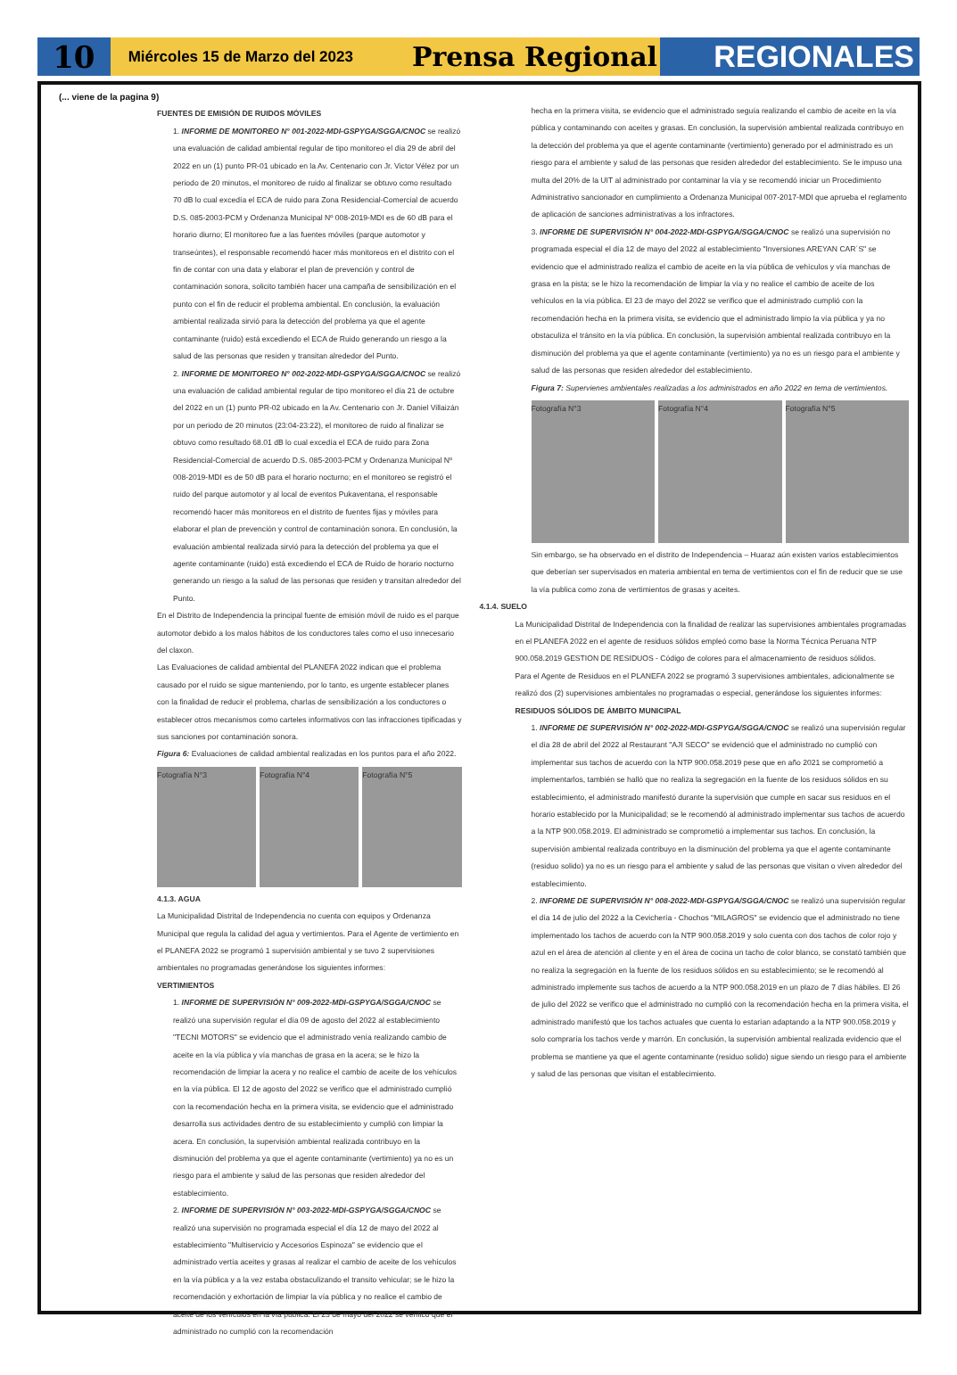10
Miércoles 15 de Marzo del 2023
Prensa Regional
REGIONALES
(... viene de la pagina 9)
FUENTES DE EMISIÓN DE RUIDOS MÓVILES
1. INFORME DE MONITOREO N° 001-2022-MDI-GSPYGA/SGGA/CNOC se realizó una evaluación de calidad ambiental regular de tipo monitoreo el día 29 de abril del 2022 en un (1) punto PR-01 ubicado en la Av. Centenario con Jr. Victor Vélez por un periodo de 20 minutos, el monitoreo de ruido al finalizar se obtuvo como resultado 70 dB lo cual excedía el ECA de ruido para Zona Residencial-Comercial de acuerdo D.S. 085-2003-PCM y Ordenanza Municipal Nº 008-2019-MDI es de 60 dB para el horario diurno; El monitoreo fue a las fuentes móviles (parque automotor y transeúntes), el responsable recomendó hacer más monitoreos en el distrito con el fin de contar con una data y elaborar el plan de prevención y control de contaminación sonora, solicito también hacer una campaña de sensibilización en el punto con el fin de reducir el problema ambiental. En conclusión, la evaluación ambiental realizada sirvió para la detección del problema ya que el agente contaminante (ruido) está excediendo el ECA de Ruido generando un riesgo a la salud de las personas que residen y transitan alrededor del Punto.
2. INFORME DE MONITOREO N° 002-2022-MDI-GSPYGA/SGGA/CNOC se realizó una evaluación de calidad ambiental regular de tipo monitoreo el día 21 de octubre del 2022 en un (1) punto PR-02 ubicado en la Av. Centenario con Jr. Daniel Villaizán por un periodo de 20 minutos (23:04-23:22), el monitoreo de ruido al finalizar se obtuvo como resultado 68.01 dB lo cual excedía el ECA de ruido para Zona Residencial-Comercial de acuerdo D.S. 085-2003-PCM y Ordenanza Municipal Nº 008-2019-MDI es de 50 dB para el horario nocturno; en el monitoreo se registró el ruido del parque automotor y al local de eventos Pukaventana, el responsable recomendó hacer más monitoreos en el distrito de fuentes fijas y móviles para elaborar el plan de prevención y control de contaminación sonora. En conclusión, la evaluación ambiental realizada sirvió para la detección del problema ya que el agente contaminante (ruido) está excediendo el ECA de Ruido de horario nocturno generando un riesgo a la salud de las personas que residen y transitan alrededor del Punto.
En el Distrito de Independencia la principal fuente de emisión móvil de ruido es el parque automotor debido a los malos hábitos de los conductores tales como el uso innecesario del claxon.
Las Evaluaciones de calidad ambiental del PLANEFA 2022 indican que el problema causado por el ruido se sigue manteniendo, por lo tanto, es urgente establecer planes con la finalidad de reducir el problema, charlas de sensibilización a los conductores o establecer otros mecanismos como carteles informativos con las infracciones tipificadas y sus sanciones por contaminación sonora.
Figura 6: Evaluaciones de calidad ambiental realizadas en los puntos para el año 2022.
Fotografía N°3 Fotografía N°4 Fotografía N°5
4.1.3. AGUA
La Municipalidad Distrital de Independencia no cuenta con equipos y Ordenanza Municipal que regula la calidad del agua y vertimientos. Para el Agente de vertimiento en el PLANEFA 2022 se programó 1 supervisión ambiental y se tuvo 2 supervisiones ambientales no programadas generándose los siguientes informes:
VERTIMIENTOS
1. INFORME DE SUPERVISIÓN N° 009-2022-MDI-GSPYGA/SGGA/CNOC se realizó una supervisión regular el día 09 de agosto del 2022 al establecimiento "TECNI MOTORS" se evidencio que el administrado venía realizando cambio de aceite en la vía pública y vía manchas de grasa en la acera; se le hizo la recomendación de limpiar la acera y no realice el cambio de aceite de los vehículos en la vía pública. El 12 de agosto del 2022 se verifico que el administrado cumplió con la recomendación hecha en la primera visita, se evidencio que el administrado desarrolla sus actividades dentro de su establecimiento y cumplió con limpiar la acera. En conclusión, la supervisión ambiental realizada contribuyo en la disminución del problema ya que el agente contaminante (vertimiento) ya no es un riesgo para el ambiente y salud de las personas que residen alrededor del establecimiento.
2. INFORME DE SUPERVISIÓN N° 003-2022-MDI-GSPYGA/SGGA/CNOC se realizó una supervisión no programada especial el día 12 de mayo del 2022 al establecimiento "Multiservicio y Accesorios Espinoza" se evidencio que el administrado vertía aceites y grasas al realizar el cambio de aceite de los vehículos en la vía pública y a la vez estaba obstaculizando el transito vehicular; se le hizo la recomendación y exhortación de limpiar la vía pública y no realice el cambio de aceite de los vehículos en la vía pública. El 23 de mayo del 2022 se verifico que el administrado no cumplió con la recomendación
hecha en la primera visita, se evidencio que el administrado seguía realizando el cambio de aceite en la vía pública y contaminando con aceites y grasas. En conclusión, la supervisión ambiental realizada contribuyo en la detección del problema ya que el agente contaminante (vertimiento) generado por el administrado es un riesgo para el ambiente y salud de las personas que residen alrededor del establecimiento. Se le impuso una multa del 20% de la UIT al administrado por contaminar la vía y se recomendó iniciar un Procedimiento Administrativo sancionador en cumplimiento a Ordenanza Municipal 007-2017-MDI que aprueba el reglamento de aplicación de sanciones administrativas a los infractores.
3. INFORME DE SUPERVISIÓN N° 004-2022-MDI-GSPYGA/SGGA/CNOC se realizó una supervisión no programada especial el día 12 de mayo del 2022 al establecimiento "Inversiones AREYAN CAR´S" se evidencio que el administrado realiza el cambio de aceite en la vía pública de vehículos y vía manchas de grasa en la pista; se le hizo la recomendación de limpiar la vía y no realice el cambio de aceite de los vehículos en la vía pública. El 23 de mayo del 2022 se verifico que el administrado cumplió con la recomendación hecha en la primera visita, se evidencio que el administrado limpio la vía pública y ya no obstaculiza el tránsito en la vía pública. En conclusión, la supervisión ambiental realizada contribuyo en la disminución del problema ya que el agente contaminante (vertimiento) ya no es un riesgo para el ambiente y salud de las personas que residen alrededor del establecimiento.
Figura 7: Supervienes ambientales realizadas a los administrados en año 2022 en tema de vertimientos.
Fotografía N°3 Fotografía N°4 Fotografía N°5
Sin embargo, se ha observado en el distrito de Independencia – Huaraz aún existen varios establecimientos que deberían ser supervisados en materia ambiental en tema de vertimientos con el fin de reducir que se use la vía publica como zona de vertimientos de grasas y aceites.
4.1.4. SUELO
La Municipalidad Distrital de Independencia con la finalidad de realizar las supervisiones ambientales programadas en el PLANEFA 2022 en el agente de residuos sólidos empleó como base la Norma Técnica Peruana NTP 900.058.2019 GESTION DE RESIDUOS - Código de colores para el almacenamiento de residuos sólidos.
Para el Agente de Residuos en el PLANEFA 2022 se programó 3 supervisiones ambientales, adicionalmente se realizó dos (2) supervisiones ambientales no programadas o especial, generándose los siguientes informes:
RESIDUOS SÓLIDOS DE ÁMBITO MUNICIPAL
1. INFORME DE SUPERVISIÓN N° 002-2022-MDI-GSPYGA/SGGA/CNOC se realizó una supervisión regular el día 28 de abril del 2022 al Restaurant "AJI SECO" se evidenció que el administrado no cumplió con implementar sus tachos de acuerdo con la NTP 900.058.2019 pese que en año 2021 se comprometió a implementarlos, también se halló que no realiza la segregación en la fuente de los residuos sólidos en su establecimiento, el administrado manifestó durante la supervisión que cumple en sacar sus residuos en el horario establecido por la Municipalidad; se le recomendó al administrado implementar sus tachos de acuerdo a la NTP 900.058.2019. El administrado se comprometió a implementar sus tachos. En conclusión, la supervisión ambiental realizada contribuyo en la disminución del problema ya que el agente contaminante (residuo solido) ya no es un riesgo para el ambiente y salud de las personas que visitan o viven alrededor del establecimiento.
2. INFORME DE SUPERVISIÓN N° 008-2022-MDI-GSPYGA/SGGA/CNOC se realizó una supervisión regular el día 14 de julio del 2022 a la Cevichería - Chochos "MILAGROS" se evidencio que el administrado no tiene implementado los tachos de acuerdo con la NTP 900.058.2019 y solo cuenta con dos tachos de color rojo y azul en el área de atención al cliente y en el área de cocina un tacho de color blanco, se constató también que no realiza la segregación en la fuente de los residuos sólidos en su establecimiento; se le recomendó al administrado implemente sus tachos de acuerdo a la NTP 900.058.2019 en un plazo de 7 días hábiles. El 26 de julio del 2022 se verifico que el administrado no cumplió con la recomendación hecha en la primera visita, el administrado manifestó que los tachos actuales que cuenta lo estarían adaptando a la NTP 900.058.2019 y solo compraría los tachos verde y marrón. En conclusión, la supervisión ambiental realizada evidencio que el problema se mantiene ya que el agente contaminante (residuo solido) sigue siendo un riesgo para el ambiente y salud de las personas que visitan el establecimiento.